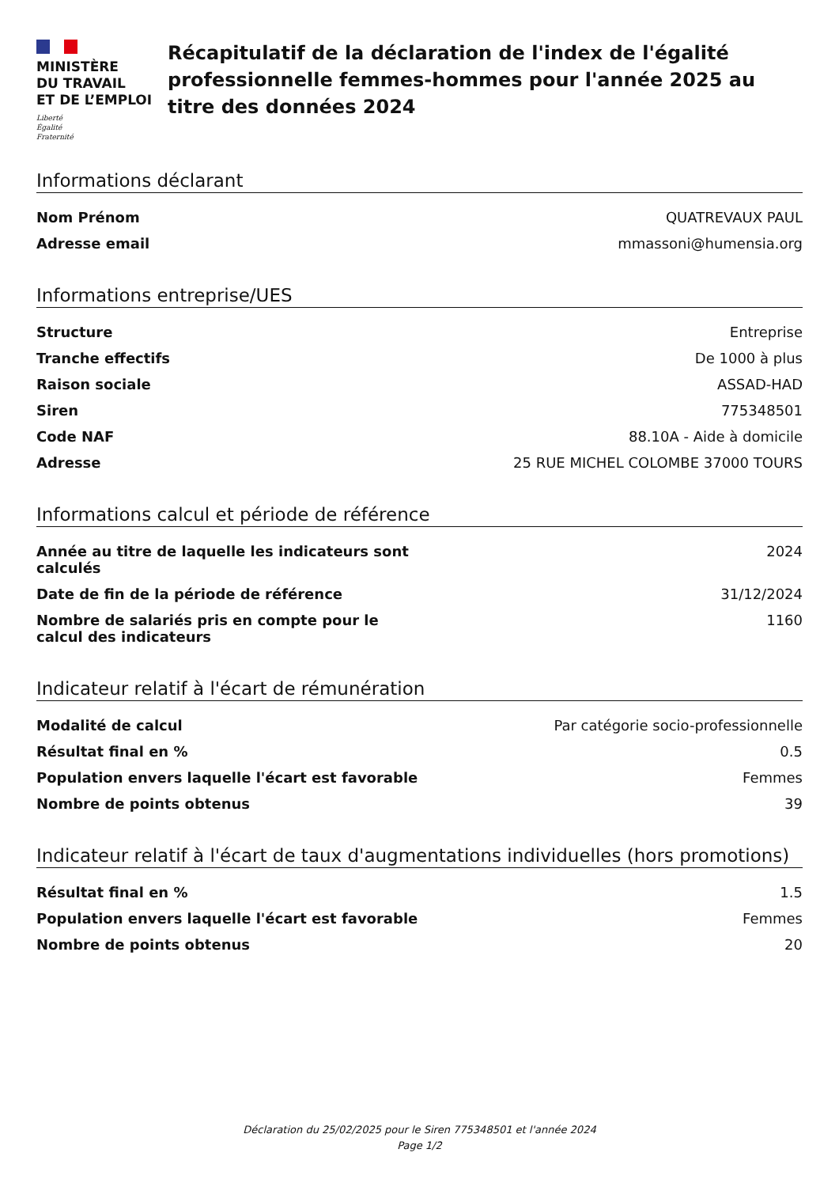MINISTÈRE
DU TRAVAIL
ET DE L’EMPLOI
Liberté
Égalité
Fraternité
Récapitulatif de la déclaration de l'index de l'égalité professionnelle femmes-hommes pour l'année 2025 au titre des données 2024
Informations déclarant
| Nom Prénom | QUATREVAUX PAUL |
| Adresse email | mmassoni@humensia.org |
Informations entreprise/UES
| Structure | Entreprise |
| Tranche effectifs | De 1000 à plus |
| Raison sociale | ASSAD-HAD |
| Siren | 775348501 |
| Code NAF | 88.10A - Aide à domicile |
| Adresse | 25 RUE MICHEL COLOMBE 37000 TOURS |
Informations calcul et période de référence
| Année au titre de laquelle les indicateurs sont calculés | 2024 |
| Date de fin de la période de référence | 31/12/2024 |
| Nombre de salariés pris en compte pour le calcul des indicateurs | 1160 |
Indicateur relatif à l'écart de rémunération
| Modalité de calcul | Par catégorie socio-professionnelle |
| Résultat final en % | 0.5 |
| Population envers laquelle l'écart est favorable | Femmes |
| Nombre de points obtenus | 39 |
Indicateur relatif à l'écart de taux d'augmentations individuelles (hors promotions)
| Résultat final en % | 1.5 |
| Population envers laquelle l'écart est favorable | Femmes |
| Nombre de points obtenus | 20 |
Déclaration du 25/02/2025 pour le Siren 775348501 et l'année 2024
Page 1/2